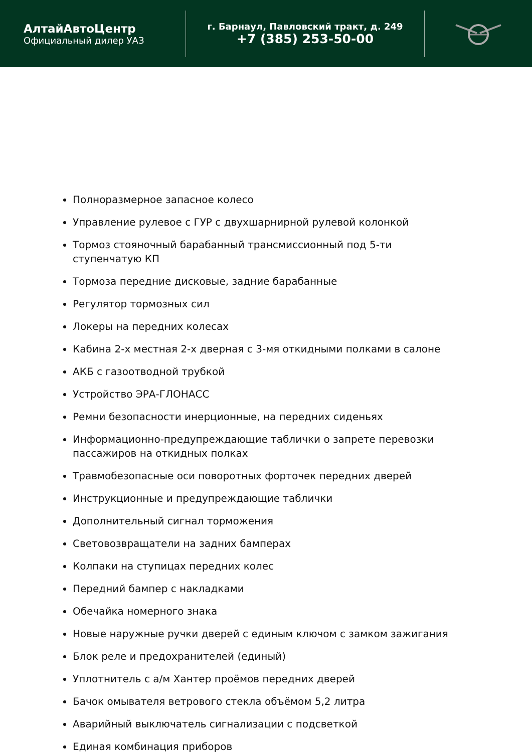АлтайАвтоЦентр
Официальный дилер УАЗ
г. Барнаул, Павловский тракт, д. 249
+7 (385) 253-50-00
Полноразмерное запасное колесо
Управление рулевое с ГУР с двухшарнирной рулевой колонкой
Тормоз стояночный барабанный трансмиссионный под 5-ти ступенчатую КП
Тормоза передние дисковые, задние барабанные
Регулятор тормозных сил
Локеры на передних колесах
Кабина 2-х местная 2-х дверная с 3-мя откидными полками в салоне
АКБ с газоотводной трубкой
Устройство ЭРА-ГЛОНАСС
Ремни безопасности инерционные, на передних сиденьях
Информационно-предупреждающие таблички о запрете перевозки пассажиров на откидных полках
Травмобезопасные оси поворотных форточек передних дверей
Инструкционные и предупреждающие таблички
Дополнительный сигнал торможения
Световозвращатели на задних бамперах
Колпаки на ступицах передних колес
Передний бампер с накладками
Обечайка номерного знака
Новые наружные ручки дверей с единым ключом с замком зажигания
Блок реле и предохранителей (единый)
Уплотнитель с а/м Хантер проёмов передних дверей
Бачок омывателя ветрового стекла объёмом 5,2 литра
Аварийный выключатель сигнализации с подсветкой
Единая комбинация приборов